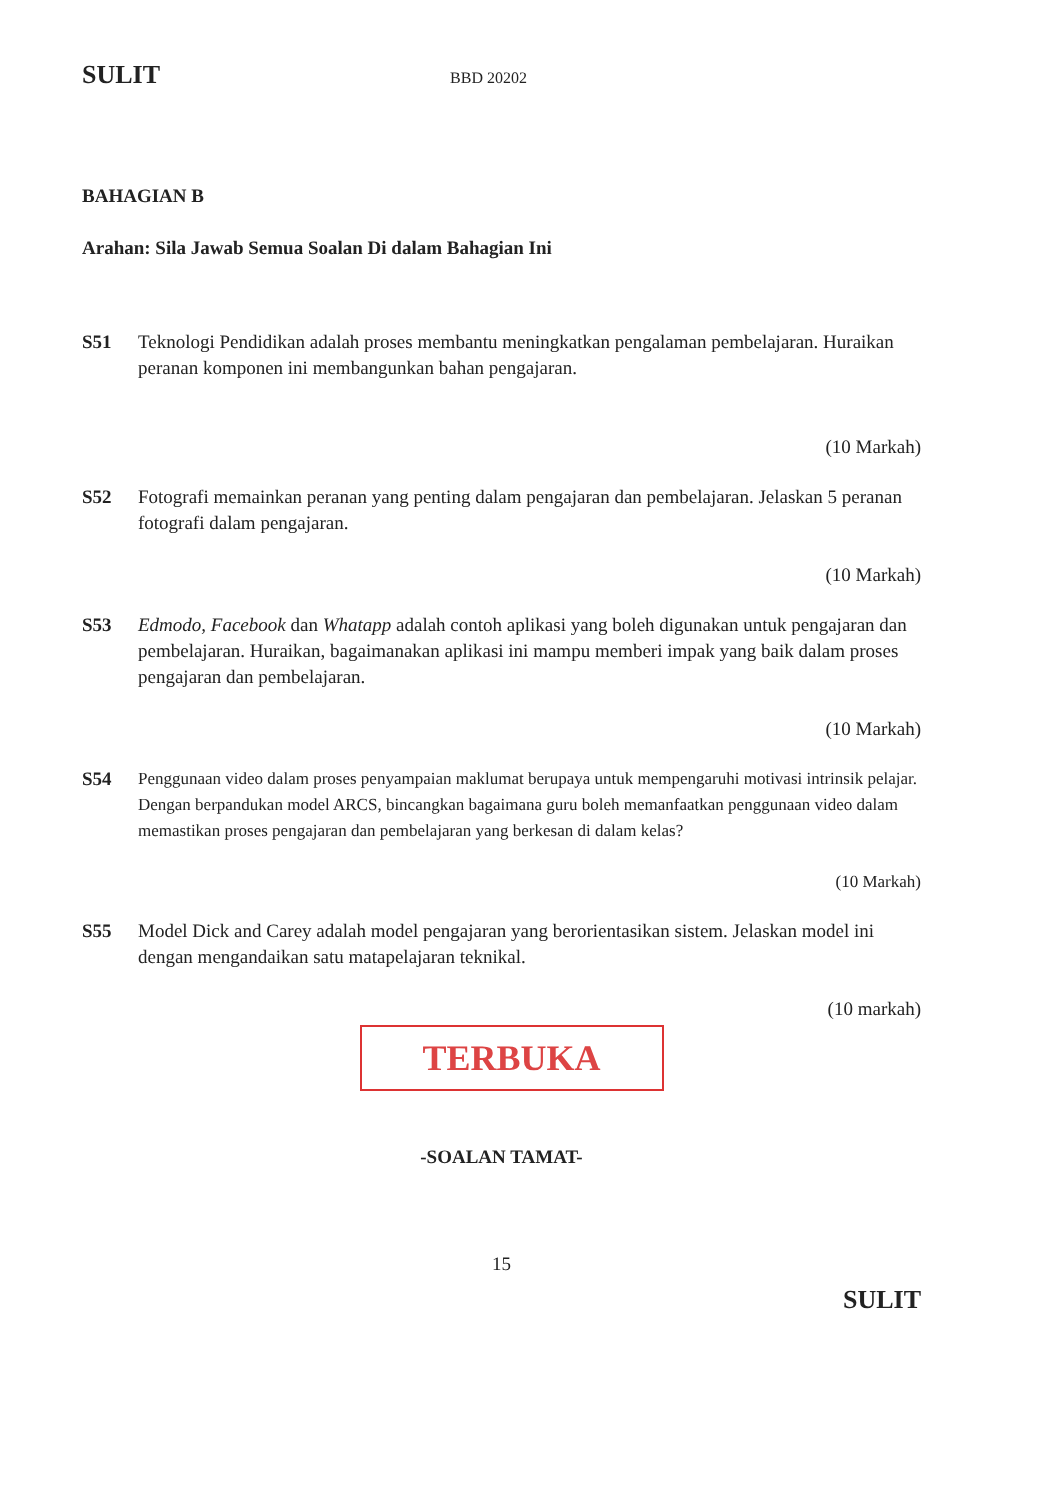SULIT BBD 20202
BAHAGIAN B
Arahan: Sila Jawab Semua Soalan Di dalam Bahagian Ini
S51 Teknologi Pendidikan adalah proses membantu meningkatkan pengalaman pembelajaran. Huraikan peranan komponen ini membangunkan bahan pengajaran.
(10 Markah)
S52 Fotografi memainkan peranan yang penting dalam pengajaran dan pembelajaran. Jelaskan 5 peranan fotografi dalam pengajaran.
(10 Markah)
S53 Edmodo, Facebook dan Whatapp adalah contoh aplikasi yang boleh digunakan untuk pengajaran dan pembelajaran. Huraikan, bagaimanakan aplikasi ini mampu memberi impak yang baik dalam proses pengajaran dan pembelajaran.
(10 Markah)
S54 Penggunaan video dalam proses penyampaian maklumat berupaya untuk mempengaruhi motivasi intrinsik pelajar. Dengan berpandukan model ARCS, bincangkan bagaimana guru boleh memanfaatkan penggunaan video dalam memastikan proses pengajaran dan pembelajaran yang berkesan di dalam kelas?
(10 Markah)
S55 Model Dick and Carey adalah model pengajaran yang berorientasikan sistem. Jelaskan model ini dengan mengandaikan satu matapelajaran teknikal.
(10 markah)
TERBUKA
-SOALAN TAMAT-
15
SULIT